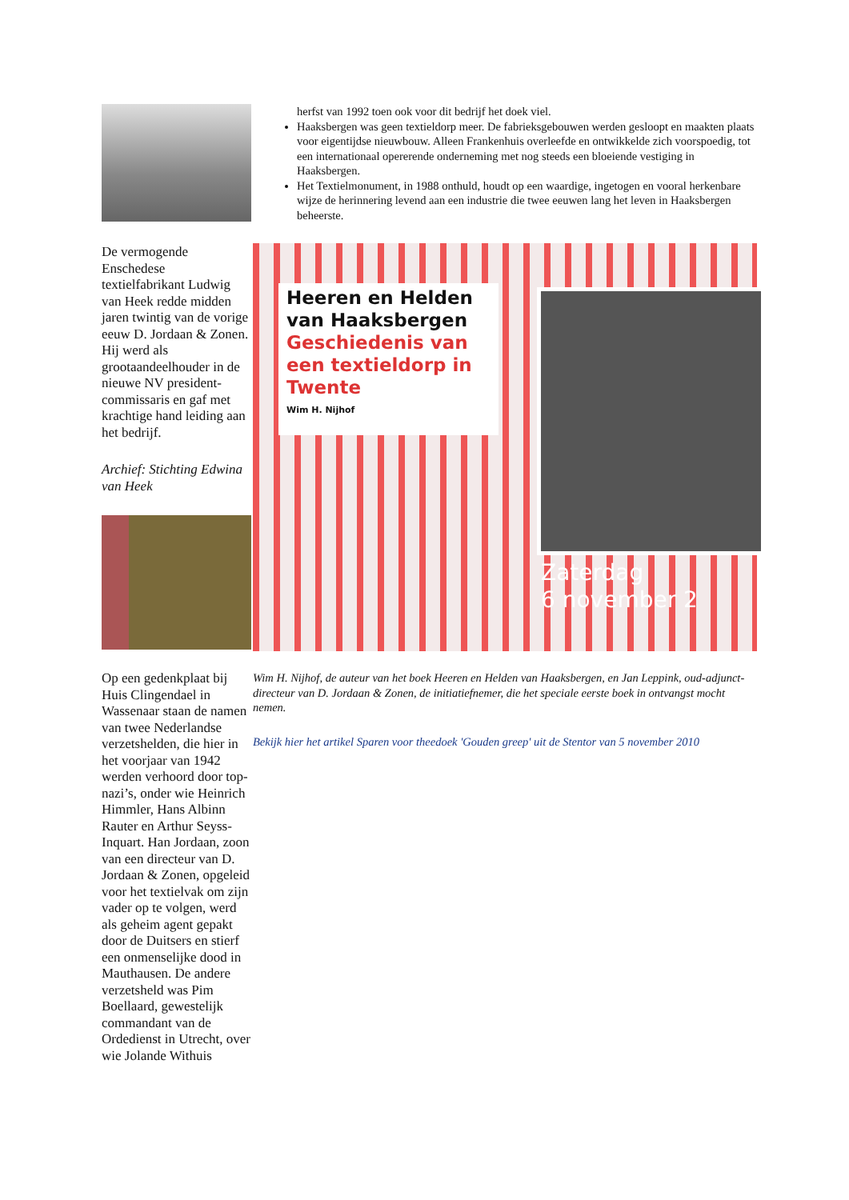De vermogende Enschedese textielfabrikant Ludwig van Heek redde midden jaren twintig van de vorige eeuw D. Jordaan & Zonen. Hij werd als grootaandeelhouder in de nieuwe NV president-commissaris en gaf met krachtige hand leiding aan het bedrijf.
Archief: Stichting Edwina van Heek
Op een gedenkplaat bij Huis Clingendael in Wassenaar staan de namen van twee Nederlandse verzetshelden, die hier in het voorjaar van 1942 werden verhoord door top-nazi’s, onder wie Heinrich Himmler, Hans Albinn Rauter en Arthur Seyss-Inquart. Han Jordaan, zoon van een directeur van D. Jordaan & Zonen, opgeleid voor het textielvak om zijn vader op te volgen, werd als geheim agent gepakt door de Duitsers en stierf een onmenselijke dood in Mauthausen. De andere verzetsheld was Pim Boellaard, gewestelijk commandant van de Ordedienst in Utrecht, over wie Jolande Withuis
herfst van 1992 toen ook voor dit bedrijf het doek viel.
Haaksbergen was geen textieldorp meer. De fabrieksgebouwen werden gesloopt en maakten plaats voor eigentijdse nieuwbouw. Alleen Frankenhuis overleefde en ontwikkelde zich voorspoedig, tot een internationaal opererende onderneming met nog steeds een bloeiende vestiging in Haaksbergen.
Het Textielmonument, in 1988 onthuld, houdt op een waardige, ingetogen en vooral herkenbare wijze de herinnering levend aan een industrie die twee eeuwen lang het leven in Haaksbergen beheerste.
Heeren en Helden van Haaksbergen
Geschiedenis van een textieldorp in Twente
Wim H. Nijhof
Zaterdag
6 november 2
Wim H. Nijhof, de auteur van het boek Heeren en Helden van Haaksbergen, en Jan Leppink, oud-adjunct-directeur van D. Jordaan & Zonen, de initiatiefnemer, die het speciale eerste boek in ontvangst mocht nemen.
Bekijk hier het artikel Sparen voor theedoek 'Gouden greep' uit de Stentor van 5 november 2010